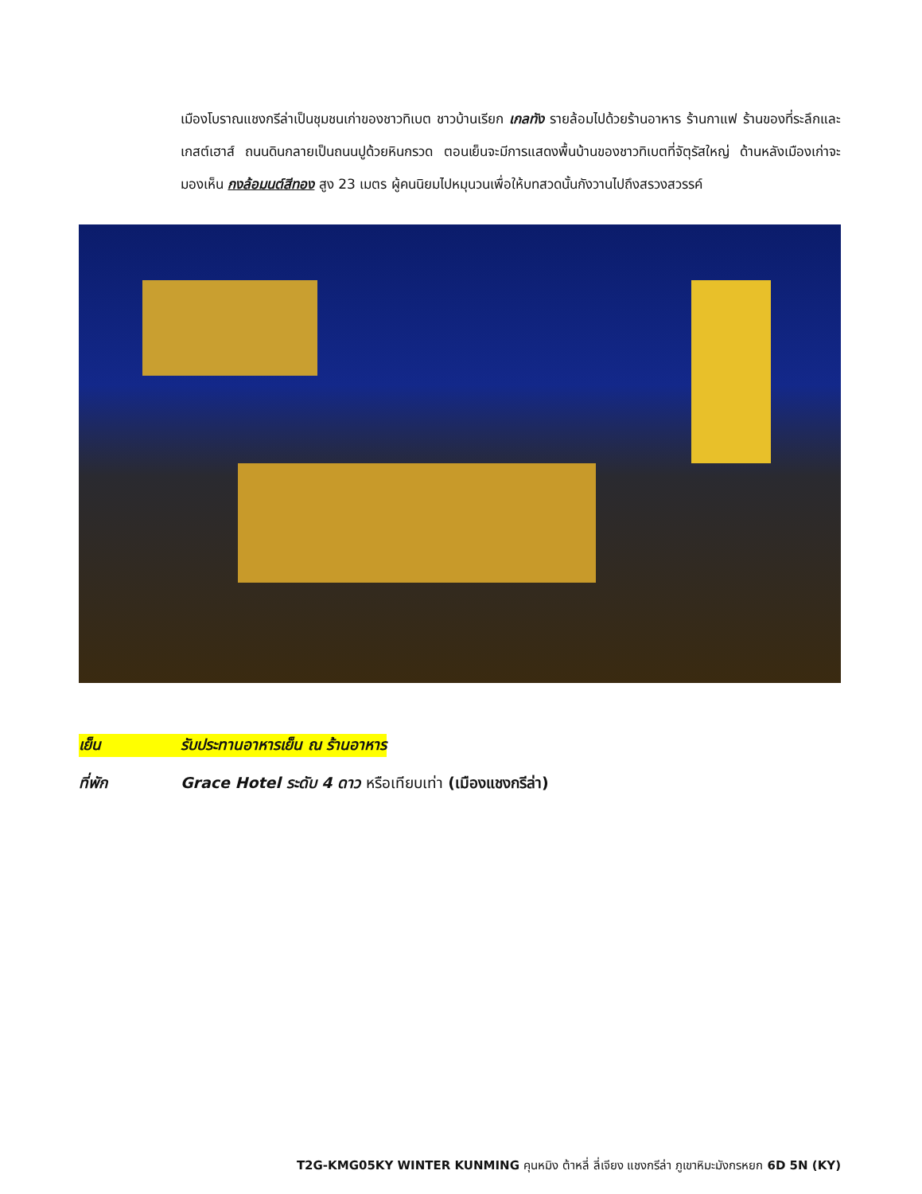เมืองโบราณแชงกรีล่าเป็นชุมชนเก่าของชาวทิเบต ชาวบ้านเรียก เกลทัง รายล้อมไปด้วยร้านอาหาร ร้านกาแฟ ร้านของที่ระลึกและเกสต์เฮาส์ ถนนดินกลายเป็นถนนปูด้วยหินกรวด ตอนเย็นจะมีการแสดงพื้นบ้านของชาวทิเบตที่จัตุรัสใหญ่ ด้านหลังเมืองเก่าจะมองเห็น กงล้อมนต์สีทอง สูง 23 เมตร ผู้คนนิยมไปหมุนวนเพื่อให้บทสวดนั้นกังวานไปถึงสรวงสวรรค์
เย็น รับประทานอาหารเย็น ณ ร้านอาหาร
ที่พัก Grace Hotel ระดับ 4 ดาว หรือเทียบเท่า (เมืองแชงกรีล่า)
T2G-KMG05KY WINTER KUNMING คุนหมิง ต้าหลี่ ลี่เจียง แชงกรีล่า ภูเขาหิมะมังกรหยก 6D 5N (KY)